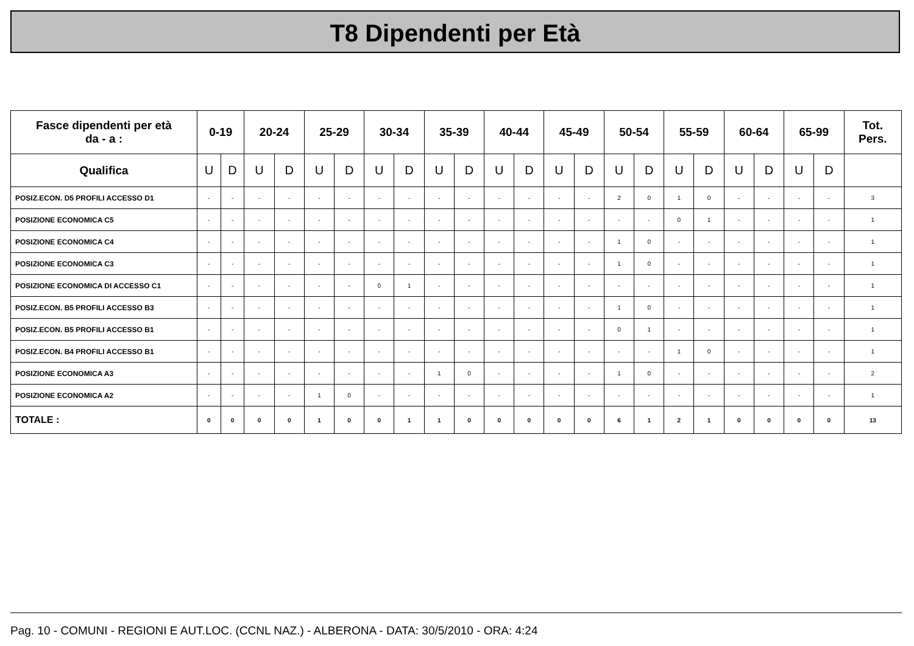T8 Dipendenti per Età
| Fasce dipendenti per età da - a : | 0-19 | | 20-24 | | 25-29 | | 30-34 | | 35-39 | | 40-44 | | 45-49 | | 50-54 | | 55-59 | | 60-64 | | 65-99 | | Tot. Pers. |
| --- | --- | --- | --- | --- | --- | --- | --- | --- | --- | --- | --- | --- | --- | --- | --- | --- | --- | --- | --- | --- | --- | --- | --- |
| Qualifica | U | D | U | D | U | D | U | D | U | D | U | D | U | D | U | D | U | D | U | D | U | D | |
| POSIZ.ECON. D5 PROFILI ACCESSO D1 | - | - | - | - | - | - | - | - | - | - | - | - | - | - | 2 | 0 | 1 | 0 | - | - | - | - | 3 |
| POSIZIONE ECONOMICA C5 | - | - | - | - | - | - | - | - | - | - | - | - | - | - | - | - | 0 | 1 | - | - | - | - | 1 |
| POSIZIONE ECONOMICA C4 | - | - | - | - | - | - | - | - | - | - | - | - | - | - | 1 | 0 | - | - | - | - | - | - | 1 |
| POSIZIONE ECONOMICA C3 | - | - | - | - | - | - | - | - | - | - | - | - | - | - | 1 | 0 | - | - | - | - | - | - | 1 |
| POSIZIONE ECONOMICA DI ACCESSO C1 | - | - | - | - | - | - | 0 | 1 | - | - | - | - | - | - | - | - | - | - | - | - | - | - | 1 |
| POSIZ.ECON. B5 PROFILI ACCESSO B3 | - | - | - | - | - | - | - | - | - | - | - | - | - | - | 1 | 0 | - | - | - | - | - | - | 1 |
| POSIZ.ECON. B5 PROFILI ACCESSO B1 | - | - | - | - | - | - | - | - | - | - | - | - | - | - | 0 | 1 | - | - | - | - | - | - | 1 |
| POSIZ.ECON. B4 PROFILI ACCESSO B1 | - | - | - | - | - | - | - | - | - | - | - | - | - | - | - | - | 1 | 0 | - | - | - | - | 1 |
| POSIZIONE ECONOMICA A3 | - | - | - | - | - | - | - | - | 1 | 0 | - | - | - | - | 1 | 0 | - | - | - | - | - | - | 2 |
| POSIZIONE ECONOMICA A2 | - | - | - | - | 1 | 0 | - | - | - | - | - | - | - | - | - | - | - | - | - | - | - | - | 1 |
| TOTALE : | 0 | 0 | 0 | 0 | 1 | 0 | 0 | 1 | 1 | 0 | 0 | 0 | 0 | 0 | 6 | 1 | 2 | 1 | 0 | 0 | 0 | 0 | 13 |
Pag. 10 - COMUNI - REGIONI E AUT.LOC. (CCNL NAZ.) - ALBERONA - DATA: 30/5/2010 - ORA: 4:24